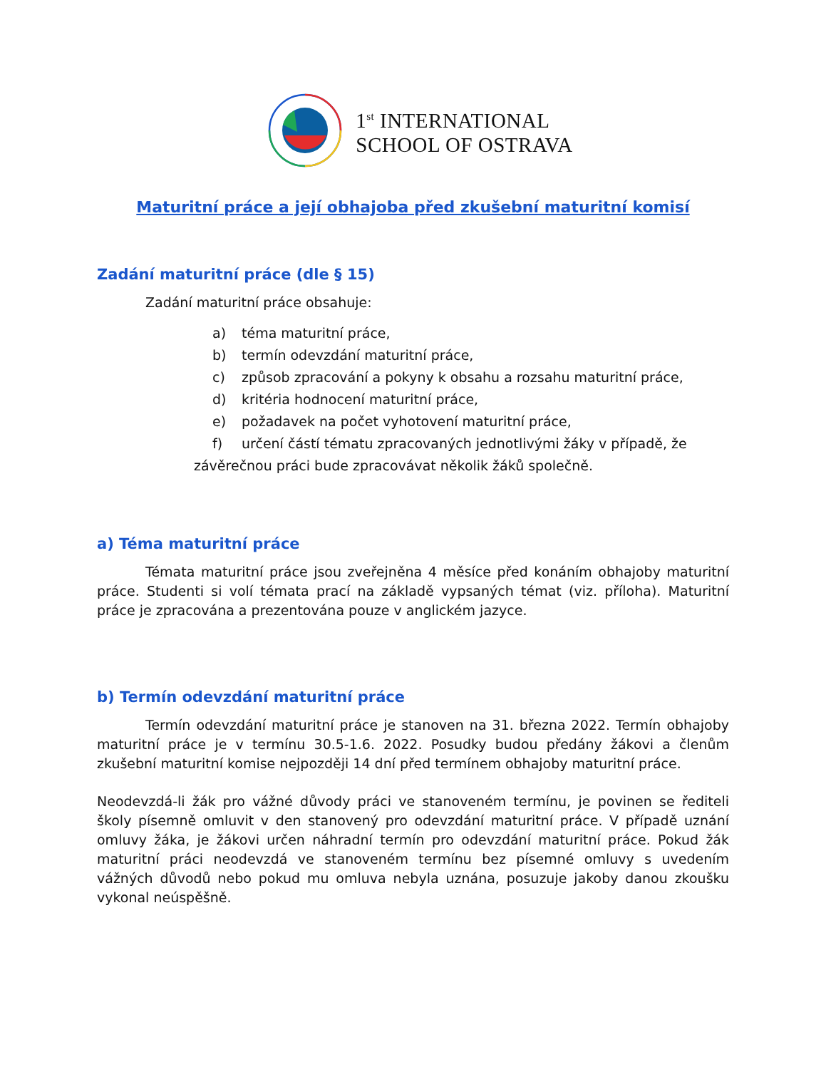1<sup>st</sup> INTERNATIONAL
SCHOOL OF OSTRAVA
Maturitní práce a její obhajoba před zkušební maturitní komisí
Zadání maturitní práce (dle § 15)
Zadání maturitní práce obsahuje:
a) téma maturitní práce,
b) termín odevzdání maturitní práce,
c) způsob zpracování a pokyny k obsahu a rozsahu maturitní práce,
d) kritéria hodnocení maturitní práce,
e) požadavek na počet vyhotovení maturitní práce,
f) určení částí tématu zpracovaných jednotlivými žáky v případě, že
závěrečnou práci bude zpracovávat několik žáků společně.
a) Téma maturitní práce
Témata maturitní práce jsou zveřejněna 4 měsíce před konáním obhajoby maturitní práce. Studenti si volí témata prací na základě vypsaných témat (viz. příloha). Maturitní práce je zpracována a prezentována pouze v anglickém jazyce.
b) Termín odevzdání maturitní práce
Termín odevzdání maturitní práce je stanoven na 31. března 2022. Termín obhajoby maturitní práce je v termínu 30.5-1.6. 2022. Posudky budou předány žákovi a členům zkušební maturitní komise nejpozději 14 dní před termínem obhajoby maturitní práce.
Neodevzdá-li žák pro vážné důvody práci ve stanoveném termínu, je povinen se řediteli školy písemně omluvit v den stanovený pro odevzdání maturitní práce. V případě uznání omluvy žáka, je žákovi určen náhradní termín pro odevzdání maturitní práce. Pokud žák maturitní práci neodevzdá ve stanoveném termínu bez písemné omluvy s uvedením vážných důvodů nebo pokud mu omluva nebyla uznána, posuzuje jakoby danou zkoušku vykonal neúspěšně.